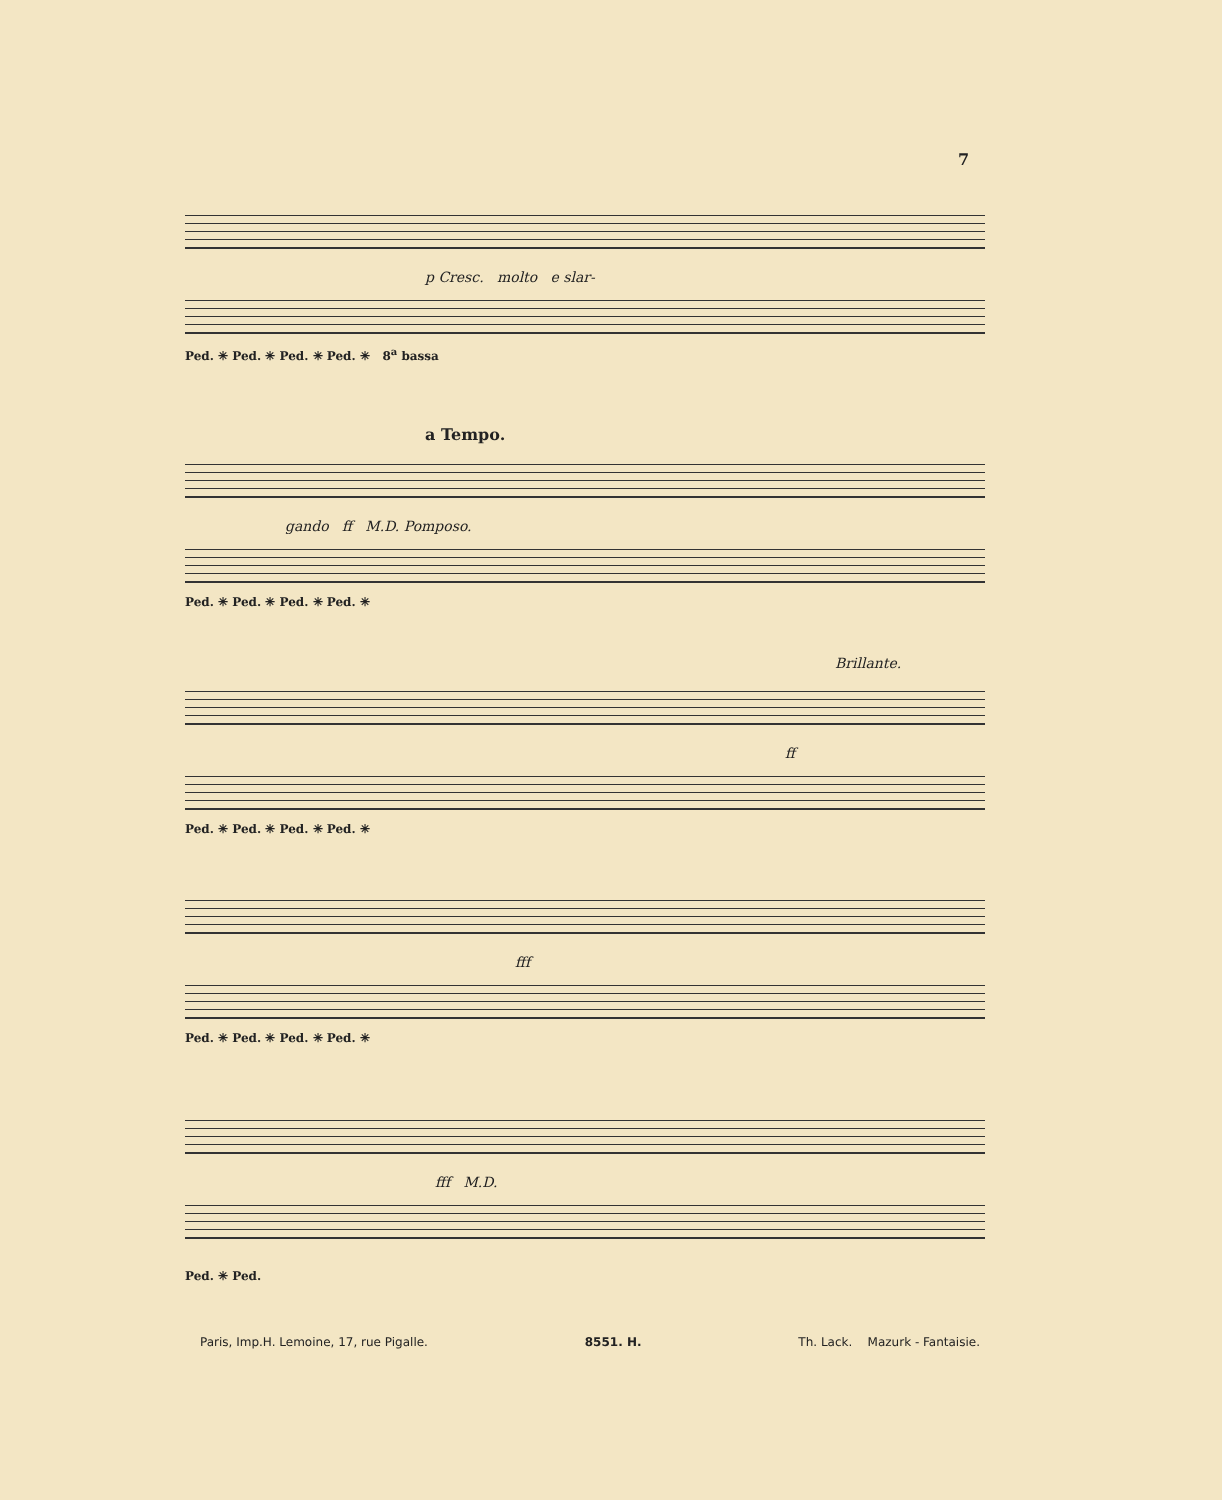7
p Cresc. molto e slar-
Ped. ✳ Ped. ✳ Ped. ✳ Ped. ✳ 8<sup>a</sup> bassa
a Tempo.
gando ff M.D. Pomposo.
Ped. ✳ Ped. ✳ Ped. ✳ Ped. ✳
Brillante.
ff
Ped. ✳ Ped. ✳ Ped. ✳ Ped. ✳
fff
Ped. ✳ Ped. ✳ Ped. ✳ Ped. ✳
fff M.D.
Ped. ✳ Ped.
Paris, Imp.H. Lemoine, 17, rue Pigalle. 8551. H. Th. Lack. Mazurk - Fantaisie.